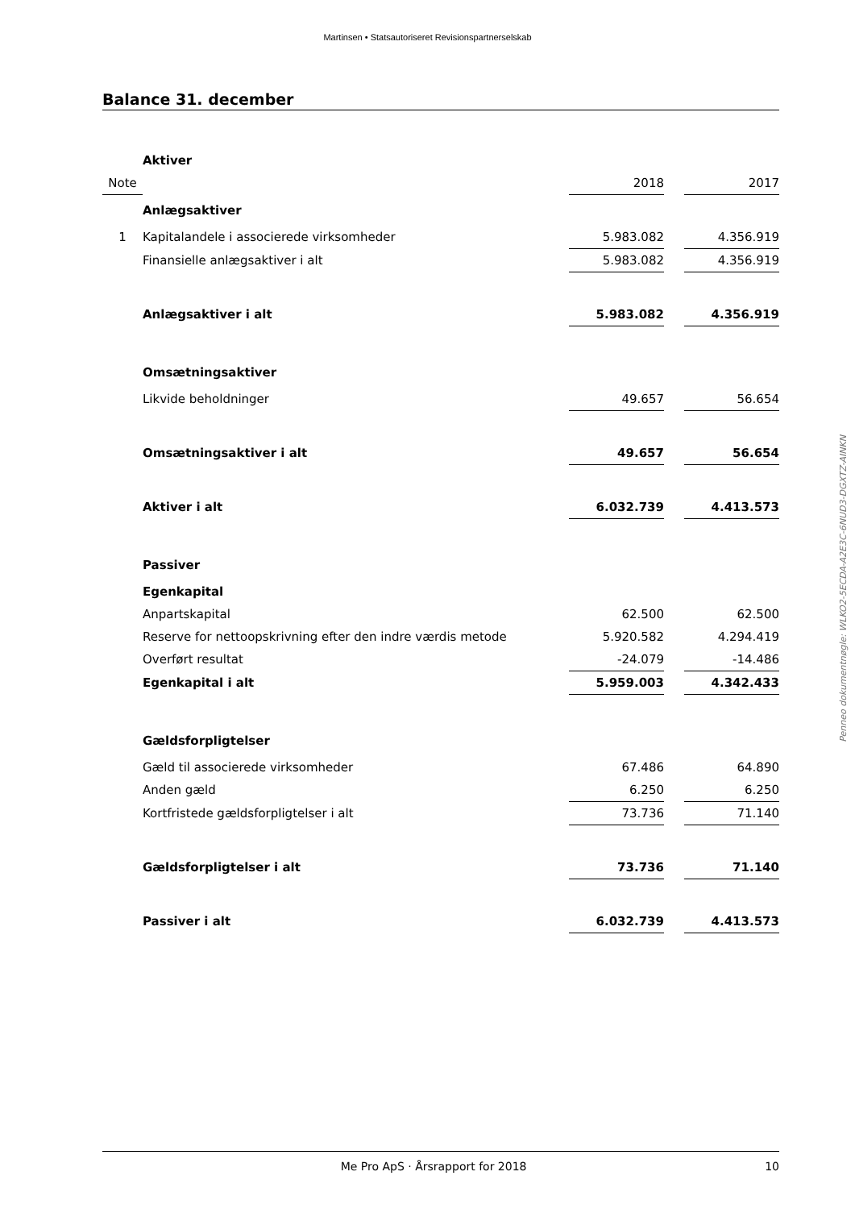Martinsen • Statsautoriseret Revisionspartnerselskab
Balance 31. december
| | Aktiver | | | |
| Note | | 2018 | | 2017 |
| | Anlægsaktiver | | | |
| 1 | Kapitalandele i associerede virksomheder | 5.983.082 | | 4.356.919 |
| | Finansielle anlægsaktiver i alt | 5.983.082 | | 4.356.919 |
| | Anlægsaktiver i alt | 5.983.082 | | 4.356.919 |
| | Omsætningsaktiver | | | |
| | Likvide beholdninger | 49.657 | | 56.654 |
| | Omsætningsaktiver i alt | 49.657 | | 56.654 |
| | Aktiver i alt | 6.032.739 | | 4.413.573 |
| | Passiver | | | |
| | Egenkapital | | | |
| | Anpartskapital | 62.500 | | 62.500 |
| | Reserve for nettoopskrivning efter den indre værdis metode | 5.920.582 | | 4.294.419 |
| | Overført resultat | -24.079 | | -14.486 |
| | Egenkapital i alt | 5.959.003 | | 4.342.433 |
| | Gældsforpligtelser | | | |
| | Gæld til associerede virksomheder | 67.486 | | 64.890 |
| | Anden gæld | 6.250 | | 6.250 |
| | Kortfristede gældsforpligtelser i alt | 73.736 | | 71.140 |
| | Gældsforpligtelser i alt | 73.736 | | 71.140 |
| | Passiver i alt | 6.032.739 | | 4.413.573 |
Penneo dokumentnøgle: WLKO2-5ECDA-A2E3C-6NUD3-DGXTZ-AINKN
Me Pro ApS · Årsrapport for 2018 10